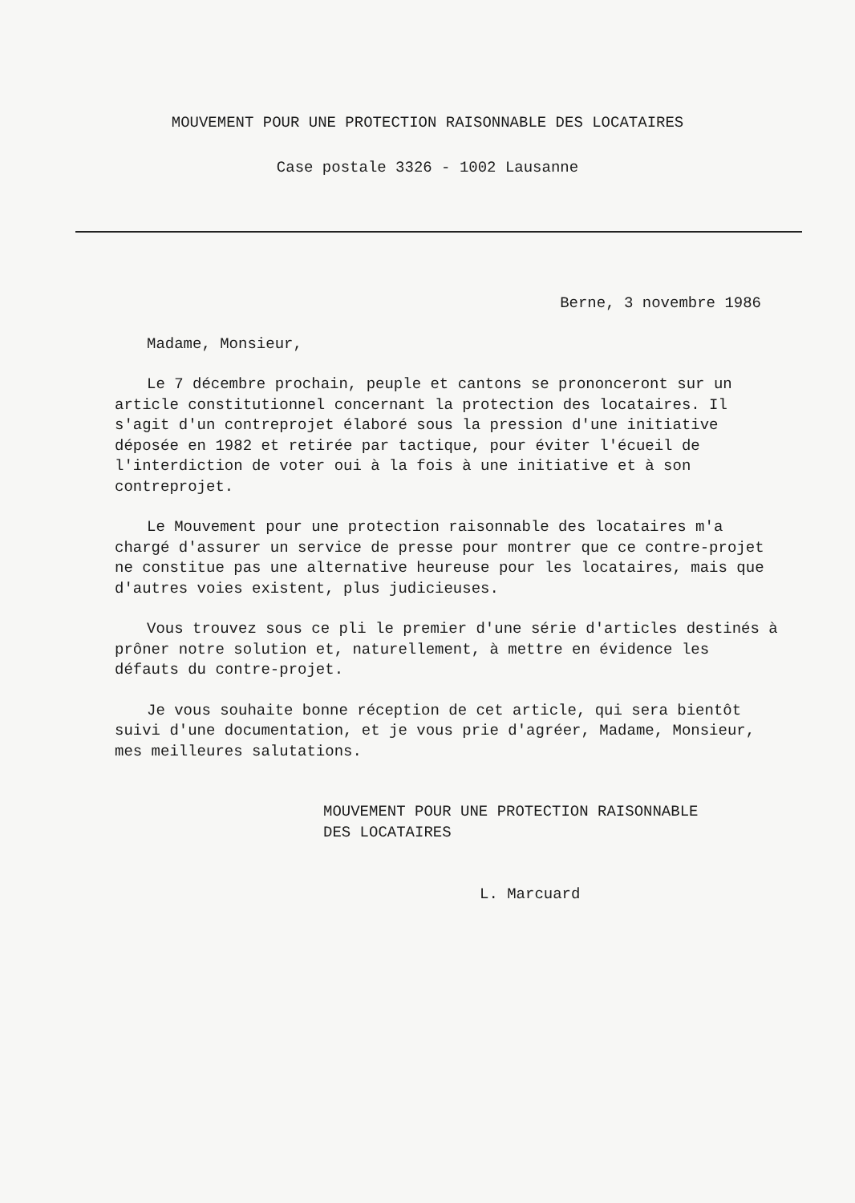MOUVEMENT POUR UNE PROTECTION RAISONNABLE DES LOCATAIRES
Case postale 3326 - 1002 Lausanne
Berne, 3 novembre 1986
Madame, Monsieur,
Le 7 décembre prochain, peuple et cantons se prononceront sur un article constitutionnel concernant la protection des locataires. Il s'agit d'un contreprojet élaboré sous la pression d'une initiative déposée en 1982 et retirée par tactique, pour éviter l'écueil de l'interdiction de voter oui à la fois à une initiative et à son contreprojet.
Le Mouvement pour une protection raisonnable des locataires m'a chargé d'assurer un service de presse pour montrer que ce contre-projet ne constitue pas une alternative heureuse pour les locataires, mais que d'autres voies existent, plus judicieuses.
Vous trouvez sous ce pli le premier d'une série d'articles destinés à prôner notre solution et, naturellement, à mettre en évidence les défauts du contre-projet.
Je vous souhaite bonne réception de cet article, qui sera bientôt suivi d'une documentation, et je vous prie d'agréer, Madame, Monsieur, mes meilleures salutations.
MOUVEMENT POUR UNE PROTECTION RAISONNABLE
DES LOCATAIRES
L. Marcuard